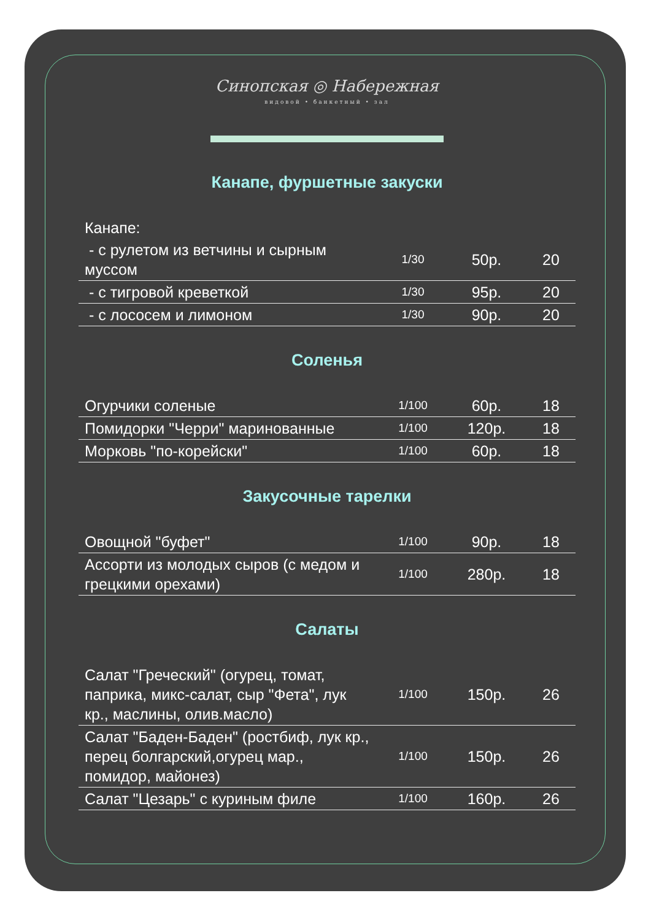Синопская ◎ Набережная
видовой • банкетный • зал
Канапе, фуршетные закуски
| Канапе: | | | |
| - с рулетом из ветчины и сырным муссом | 1/30 | 50р. | 20 |
| - с тигровой креветкой | 1/30 | 95р. | 20 |
| - с лососем и лимоном | 1/30 | 90р. | 20 |
Соленья
| Огурчики соленые | 1/100 | 60р. | 18 |
| Помидорки "Черри" маринованные | 1/100 | 120р. | 18 |
| Морковь "по-корейски" | 1/100 | 60р. | 18 |
Закусочные тарелки
| Овощной "буфет" | 1/100 | 90р. | 18 |
| Ассорти из молодых сыров (с медом и грецкими орехами) | 1/100 | 280р. | 18 |
Салаты
| Салат "Греческий" (огурец, томат, паприка, микс-салат, сыр "Фета", лук кр., маслины, олив.масло) | 1/100 | 150р. | 26 |
| Салат "Баден-Баден" (ростбиф, лук кр., перец болгарский,огурец мар., помидор, майонез) | 1/100 | 150р. | 26 |
| Салат "Цезарь" с куриным филе | 1/100 | 160р. | 26 |